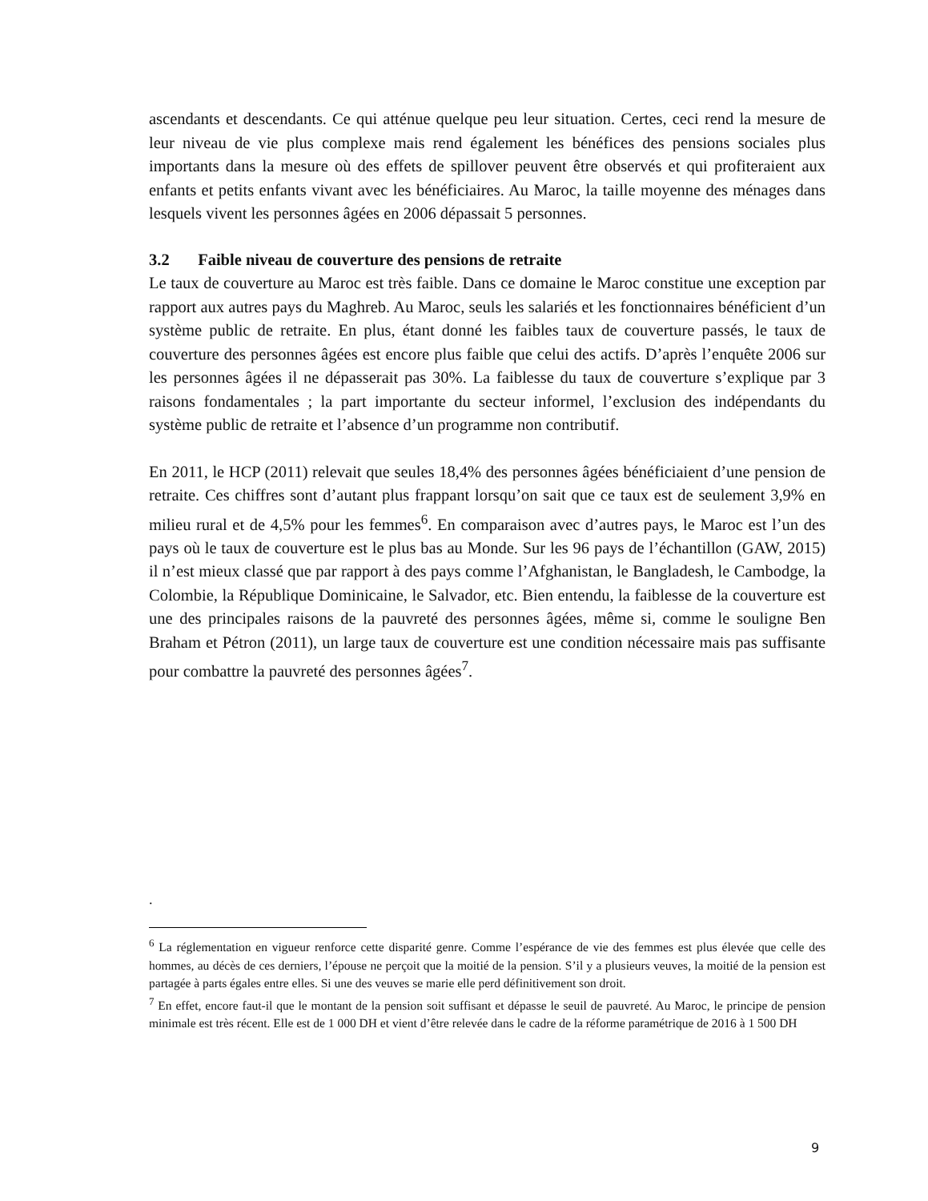ascendants et descendants. Ce qui atténue quelque peu leur situation. Certes, ceci rend la mesure de leur niveau de vie plus complexe mais rend également les bénéfices des pensions sociales plus importants dans la mesure où des effets de spillover peuvent être observés et qui profiteraient aux enfants et petits enfants vivant avec les bénéficiaires. Au Maroc, la taille moyenne des ménages dans lesquels vivent les personnes âgées en 2006 dépassait 5 personnes.
3.2 Faible niveau de couverture des pensions de retraite
Le taux de couverture au Maroc est très faible. Dans ce domaine le Maroc constitue une exception par rapport aux autres pays du Maghreb. Au Maroc, seuls les salariés et les fonctionnaires bénéficient d’un système public de retraite. En plus, étant donné les faibles taux de couverture passés, le taux de couverture des personnes âgées est encore plus faible que celui des actifs. D’après l’enquête 2006 sur les personnes âgées il ne dépasserait pas 30%. La faiblesse du taux de couverture s’explique par 3 raisons fondamentales ; la part importante du secteur informel, l’exclusion des indépendants du système public de retraite et l’absence d’un programme non contributif.
En 2011, le HCP (2011) relevait que seules 18,4% des personnes âgées bénéficiaient d’une pension de retraite. Ces chiffres sont d’autant plus frappant lorsqu’on sait que ce taux est de seulement 3,9% en milieu rural et de 4,5% pour les femmes<sup>6</sup>. En comparaison avec d’autres pays, le Maroc est l’un des pays où le taux de couverture est le plus bas au Monde. Sur les 96 pays de l’échantillon (GAW, 2015) il n’est mieux classé que par rapport à des pays comme l’Afghanistan, le Bangladesh, le Cambodge, la Colombie, la République Dominicaine, le Salvador, etc. Bien entendu, la faiblesse de la couverture est une des principales raisons de la pauvreté des personnes âgées, même si, comme le souligne Ben Braham et Pétron (2011), un large taux de couverture est une condition nécessaire mais pas suffisante pour combattre la pauvreté des personnes âgées<sup>7</sup>.
.
<sup>6</sup> La réglementation en vigueur renforce cette disparité genre. Comme l’espérance de vie des femmes est plus élevée que celle des hommes, au décès de ces derniers, l’épouse ne perçoit que la moitié de la pension. S’il y a plusieurs veuves, la moitié de la pension est partagée à parts égales entre elles. Si une des veuves se marie elle perd définitivement son droit.
<sup>7</sup> En effet, encore faut-il que le montant de la pension soit suffisant et dépasse le seuil de pauvreté. Au Maroc, le principe de pension minimale est très récent. Elle est de 1 000 DH et vient d’être relevée dans le cadre de la réforme paramétrique de 2016 à 1 500 DH
9